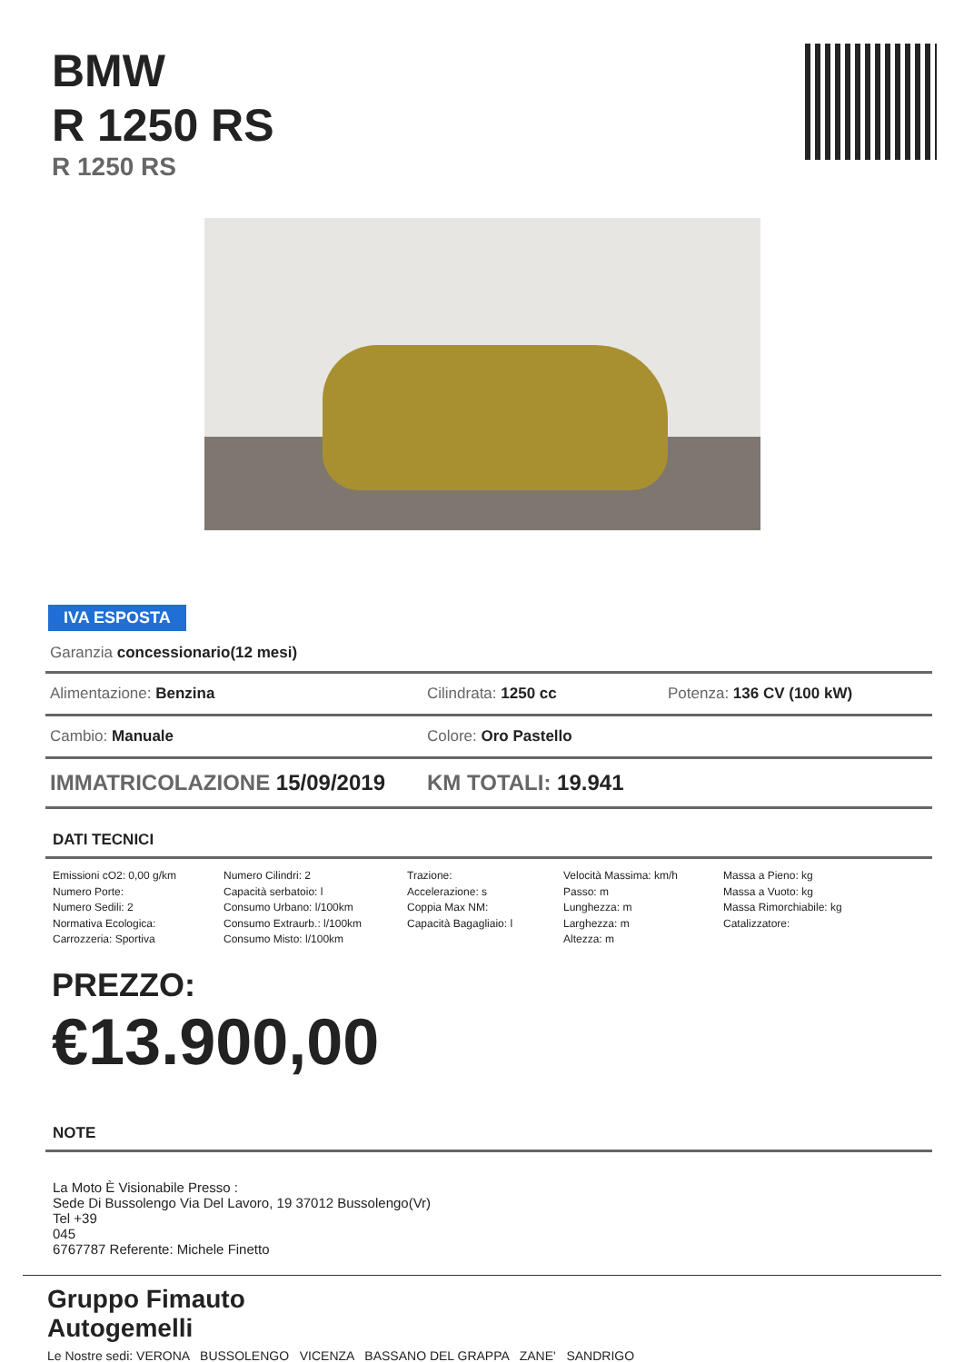BMW
R 1250 RS
R 1250 RS
IVA ESPOSTA
Garanzia concessionario(12 mesi)
Alimentazione: Benzina Cilindrata: 1250 cc Potenza: 136 CV (100 kW)
Cambio: Manuale Colore: Oro Pastello
IMMATRICOLAZIONE 15/09/2019 KM TOTALI: 19.941
DATI TECNICI
Emissioni cO2: 0,00 g/km
Numero Porte:
Numero Sedili: 2
Normativa Ecologica:
Carrozzeria: Sportiva
Numero Cilindri: 2
Capacità serbatoio: l
Consumo Urbano: l/100km
Consumo Extraurb.: l/100km
Consumo Misto: l/100km
Trazione:
Accelerazione: s
Coppia Max NM:
Capacità Bagagliaio: l
Velocità Massima: km/h
Passo: m
Lunghezza: m
Larghezza: m
Altezza: m
Massa a Pieno: kg
Massa a Vuoto: kg
Massa Rimorchiabile: kg
Catalizzatore:
PREZZO:
€13.900,00
NOTE
La Moto È Visionabile Presso :
Sede Di Bussolengo Via Del Lavoro, 19 37012 Bussolengo(Vr)
Tel +39
045
6767787 Referente: Michele Finetto
Gruppo Fimauto
Autogemelli
Le Nostre sedi: VERONA BUSSOLENGO VICENZA BASSANO DEL GRAPPA ZANE' SANDRIGO